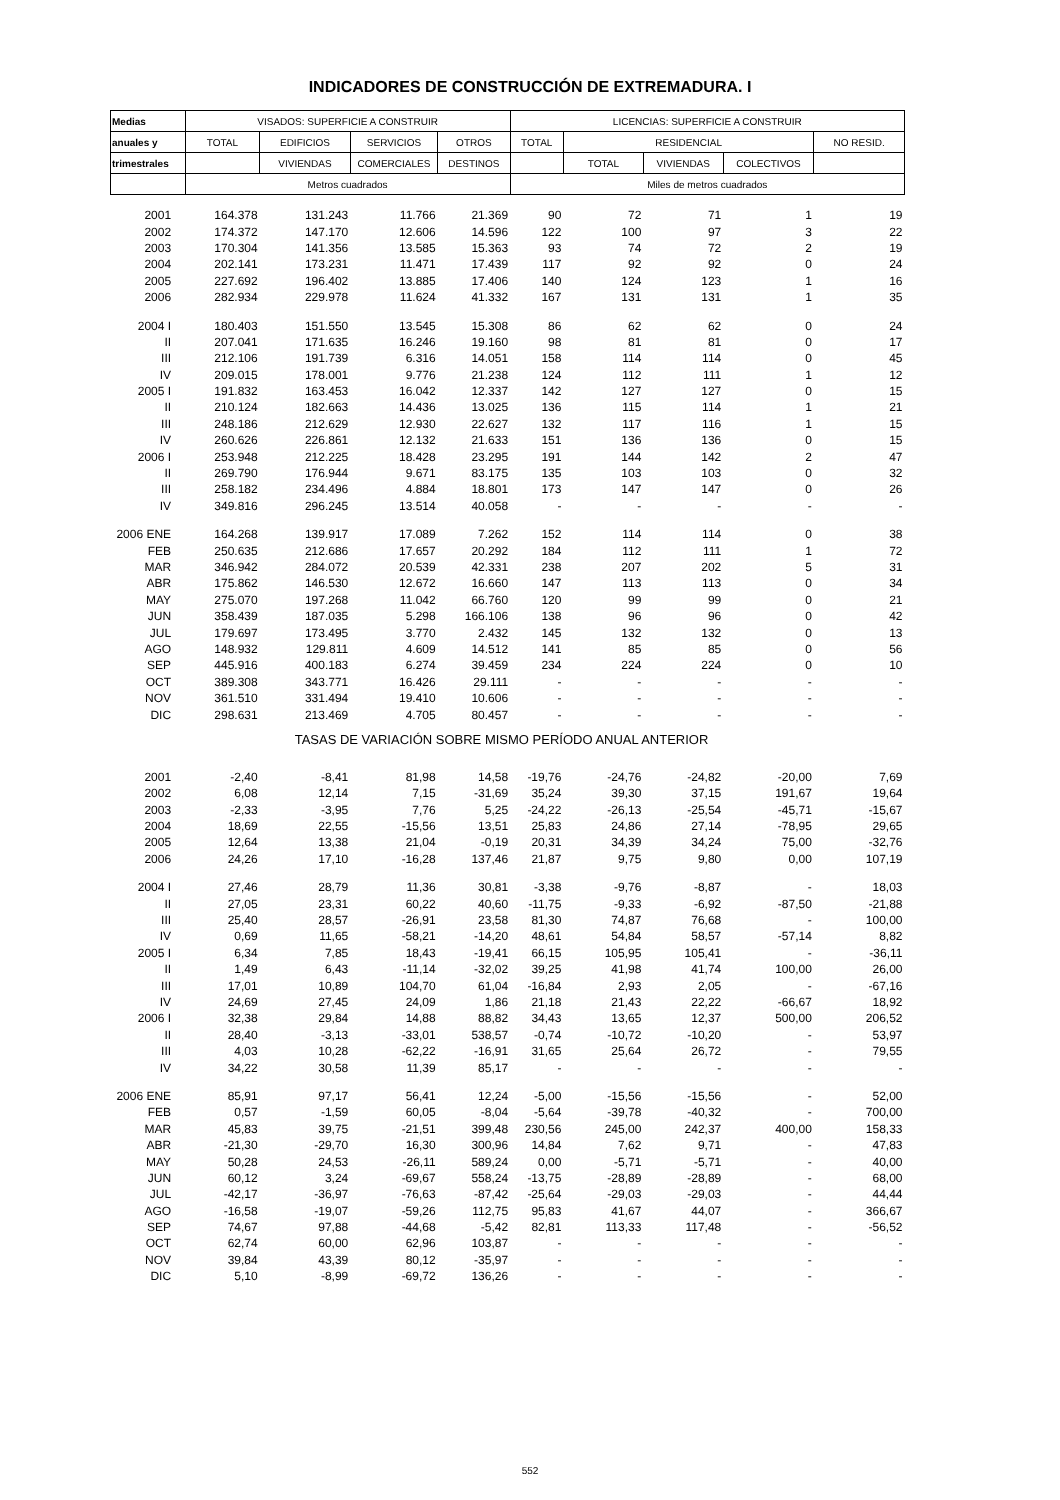INDICADORES DE CONSTRUCCIÓN DE EXTREMADURA. I
| Medias | VISADOS: SUPERFICIE A CONSTRUIR | | | | LICENCIAS: SUPERFICIE A CONSTRUIR | | | | |
| --- | --- | --- | --- | --- | --- | --- | --- | --- | --- |
| anuales y | TOTAL | EDIFICIOS | SERVICIOS | OTROS | TOTAL | RESIDENCIAL | | | NO RESID. |
| trimestrales | | VIVIENDAS | COMERCIALES | DESTINOS | | TOTAL | VIVIENDAS | COLECTIVOS | |
| | Metros cuadrados | | | | Miles de metros cuadrados | | | | |
| 2001 | 164.378 | 131.243 | 11.766 | 21.369 | 90 | 72 | 71 | 1 | 19 |
| 2002 | 174.372 | 147.170 | 12.606 | 14.596 | 122 | 100 | 97 | 3 | 22 |
| 2003 | 170.304 | 141.356 | 13.585 | 15.363 | 93 | 74 | 72 | 2 | 19 |
| 2004 | 202.141 | 173.231 | 11.471 | 17.439 | 117 | 92 | 92 | 0 | 24 |
| 2005 | 227.692 | 196.402 | 13.885 | 17.406 | 140 | 124 | 123 | 1 | 16 |
| 2006 | 282.934 | 229.978 | 11.624 | 41.332 | 167 | 131 | 131 | 1 | 35 |
| 2004 I | 180.403 | 151.550 | 13.545 | 15.308 | 86 | 62 | 62 | 0 | 24 |
| II | 207.041 | 171.635 | 16.246 | 19.160 | 98 | 81 | 81 | 0 | 17 |
| III | 212.106 | 191.739 | 6.316 | 14.051 | 158 | 114 | 114 | 0 | 45 |
| IV | 209.015 | 178.001 | 9.776 | 21.238 | 124 | 112 | 111 | 1 | 12 |
| 2005 I | 191.832 | 163.453 | 16.042 | 12.337 | 142 | 127 | 127 | 0 | 15 |
| II | 210.124 | 182.663 | 14.436 | 13.025 | 136 | 115 | 114 | 1 | 21 |
| III | 248.186 | 212.629 | 12.930 | 22.627 | 132 | 117 | 116 | 1 | 15 |
| IV | 260.626 | 226.861 | 12.132 | 21.633 | 151 | 136 | 136 | 0 | 15 |
| 2006 I | 253.948 | 212.225 | 18.428 | 23.295 | 191 | 144 | 142 | 2 | 47 |
| II | 269.790 | 176.944 | 9.671 | 83.175 | 135 | 103 | 103 | 0 | 32 |
| III | 258.182 | 234.496 | 4.884 | 18.801 | 173 | 147 | 147 | 0 | 26 |
| IV | 349.816 | 296.245 | 13.514 | 40.058 | - | - | - | - | - |
| 2006 ENE | 164.268 | 139.917 | 17.089 | 7.262 | 152 | 114 | 114 | 0 | 38 |
| FEB | 250.635 | 212.686 | 17.657 | 20.292 | 184 | 112 | 111 | 1 | 72 |
| MAR | 346.942 | 284.072 | 20.539 | 42.331 | 238 | 207 | 202 | 5 | 31 |
| ABR | 175.862 | 146.530 | 12.672 | 16.660 | 147 | 113 | 113 | 0 | 34 |
| MAY | 275.070 | 197.268 | 11.042 | 66.760 | 120 | 99 | 99 | 0 | 21 |
| JUN | 358.439 | 187.035 | 5.298 | 166.106 | 138 | 96 | 96 | 0 | 42 |
| JUL | 179.697 | 173.495 | 3.770 | 2.432 | 145 | 132 | 132 | 0 | 13 |
| AGO | 148.932 | 129.811 | 4.609 | 14.512 | 141 | 85 | 85 | 0 | 56 |
| SEP | 445.916 | 400.183 | 6.274 | 39.459 | 234 | 224 | 224 | 0 | 10 |
| OCT | 389.308 | 343.771 | 16.426 | 29.111 | - | - | - | - | - |
| NOV | 361.510 | 331.494 | 19.410 | 10.606 | - | - | - | - | - |
| DIC | 298.631 | 213.469 | 4.705 | 80.457 | - | - | - | - | - |
| TASAS DE VARIACIÓN SOBRE MISMO PERÍODO ANUAL ANTERIOR | | | | | | | | | |
| 2001 | -2,40 | -8,41 | 81,98 | 14,58 | -19,76 | -24,76 | -24,82 | -20,00 | 7,69 |
| 2002 | 6,08 | 12,14 | 7,15 | -31,69 | 35,24 | 39,30 | 37,15 | 191,67 | 19,64 |
| 2003 | -2,33 | -3,95 | 7,76 | 5,25 | -24,22 | -26,13 | -25,54 | -45,71 | -15,67 |
| 2004 | 18,69 | 22,55 | -15,56 | 13,51 | 25,83 | 24,86 | 27,14 | -78,95 | 29,65 |
| 2005 | 12,64 | 13,38 | 21,04 | -0,19 | 20,31 | 34,39 | 34,24 | 75,00 | -32,76 |
| 2006 | 24,26 | 17,10 | -16,28 | 137,46 | 21,87 | 9,75 | 9,80 | 0,00 | 107,19 |
| 2004 I | 27,46 | 28,79 | 11,36 | 30,81 | -3,38 | -9,76 | -8,87 | - | 18,03 |
| II | 27,05 | 23,31 | 60,22 | 40,60 | -11,75 | -9,33 | -6,92 | -87,50 | -21,88 |
| III | 25,40 | 28,57 | -26,91 | 23,58 | 81,30 | 74,87 | 76,68 | - | 100,00 |
| IV | 0,69 | 11,65 | -58,21 | -14,20 | 48,61 | 54,84 | 58,57 | -57,14 | 8,82 |
| 2005 I | 6,34 | 7,85 | 18,43 | -19,41 | 66,15 | 105,95 | 105,41 | - | -36,11 |
| II | 1,49 | 6,43 | -11,14 | -32,02 | 39,25 | 41,98 | 41,74 | 100,00 | 26,00 |
| III | 17,01 | 10,89 | 104,70 | 61,04 | -16,84 | 2,93 | 2,05 | - | -67,16 |
| IV | 24,69 | 27,45 | 24,09 | 1,86 | 21,18 | 21,43 | 22,22 | -66,67 | 18,92 |
| 2006 I | 32,38 | 29,84 | 14,88 | 88,82 | 34,43 | 13,65 | 12,37 | 500,00 | 206,52 |
| II | 28,40 | -3,13 | -33,01 | 538,57 | -0,74 | -10,72 | -10,20 | - | 53,97 |
| III | 4,03 | 10,28 | -62,22 | -16,91 | 31,65 | 25,64 | 26,72 | - | 79,55 |
| IV | 34,22 | 30,58 | 11,39 | 85,17 | - | - | - | - | - |
| 2006 ENE | 85,91 | 97,17 | 56,41 | 12,24 | -5,00 | -15,56 | -15,56 | - | 52,00 |
| FEB | 0,57 | -1,59 | 60,05 | -8,04 | -5,64 | -39,78 | -40,32 | - | 700,00 |
| MAR | 45,83 | 39,75 | -21,51 | 399,48 | 230,56 | 245,00 | 242,37 | 400,00 | 158,33 |
| ABR | -21,30 | -29,70 | 16,30 | 300,96 | 14,84 | 7,62 | 9,71 | - | 47,83 |
| MAY | 50,28 | 24,53 | -26,11 | 589,24 | 0,00 | -5,71 | -5,71 | - | 40,00 |
| JUN | 60,12 | 3,24 | -69,67 | 558,24 | -13,75 | -28,89 | -28,89 | - | 68,00 |
| JUL | -42,17 | -36,97 | -76,63 | -87,42 | -25,64 | -29,03 | -29,03 | - | 44,44 |
| AGO | -16,58 | -19,07 | -59,26 | 112,75 | 95,83 | 41,67 | 44,07 | - | 366,67 |
| SEP | 74,67 | 97,88 | -44,68 | -5,42 | 82,81 | 113,33 | 117,48 | - | -56,52 |
| OCT | 62,74 | 60,00 | 62,96 | 103,87 | - | - | - | - | - |
| NOV | 39,84 | 43,39 | 80,12 | -35,97 | - | - | - | - | - |
| DIC | 5,10 | -8,99 | -69,72 | 136,26 | - | - | - | - | - |
552